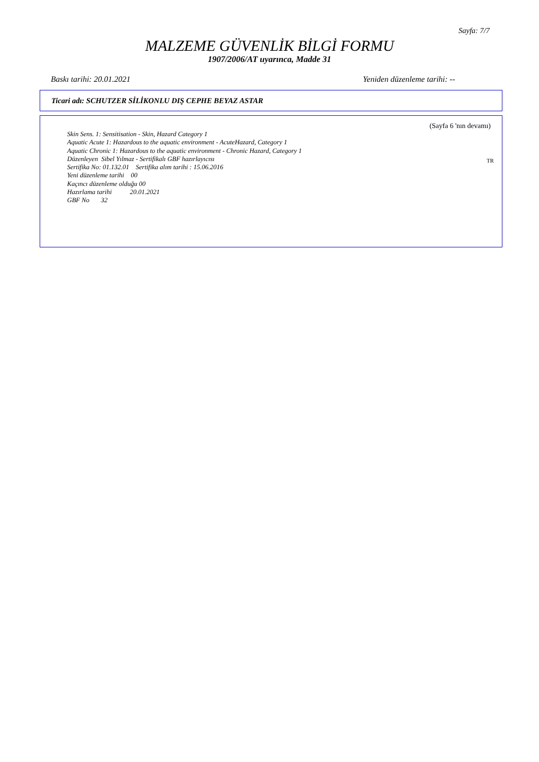Sayfa: 7/7
MALZEME GÜVENLİK BİLGİ FORMU
1907/2006/AT uyarınca, Madde 31
Baskı tarihi: 20.01.2021 Yeniden düzenleme tarihi: --
Ticari adı: SCHUTZER SİLİKONLU DIŞ CEPHE BEYAZ ASTAR
(Sayfa 6 'nın devamı)
Skin Sens. 1: Sensitisation - Skin, Hazard Category 1
Aquatic Acute 1: Hazardous to the aquatic environment - AcuteHazard, Category 1
Aquatic Chronic 1: Hazardous to the aquatic environment - Chronic Hazard, Category 1
Düzenleyen Sibel Yılmaz - Sertifikalı GBF hazırlayıcısı
Sertifika No: 01.132.01 Sertifika alım tarihi : 15.06.2016
Yeni düzenleme tarihi 00
Kaçıncı düzenleme olduğu 00
Hazırlama tarihi 20.01.2021
GBF No 32
TR